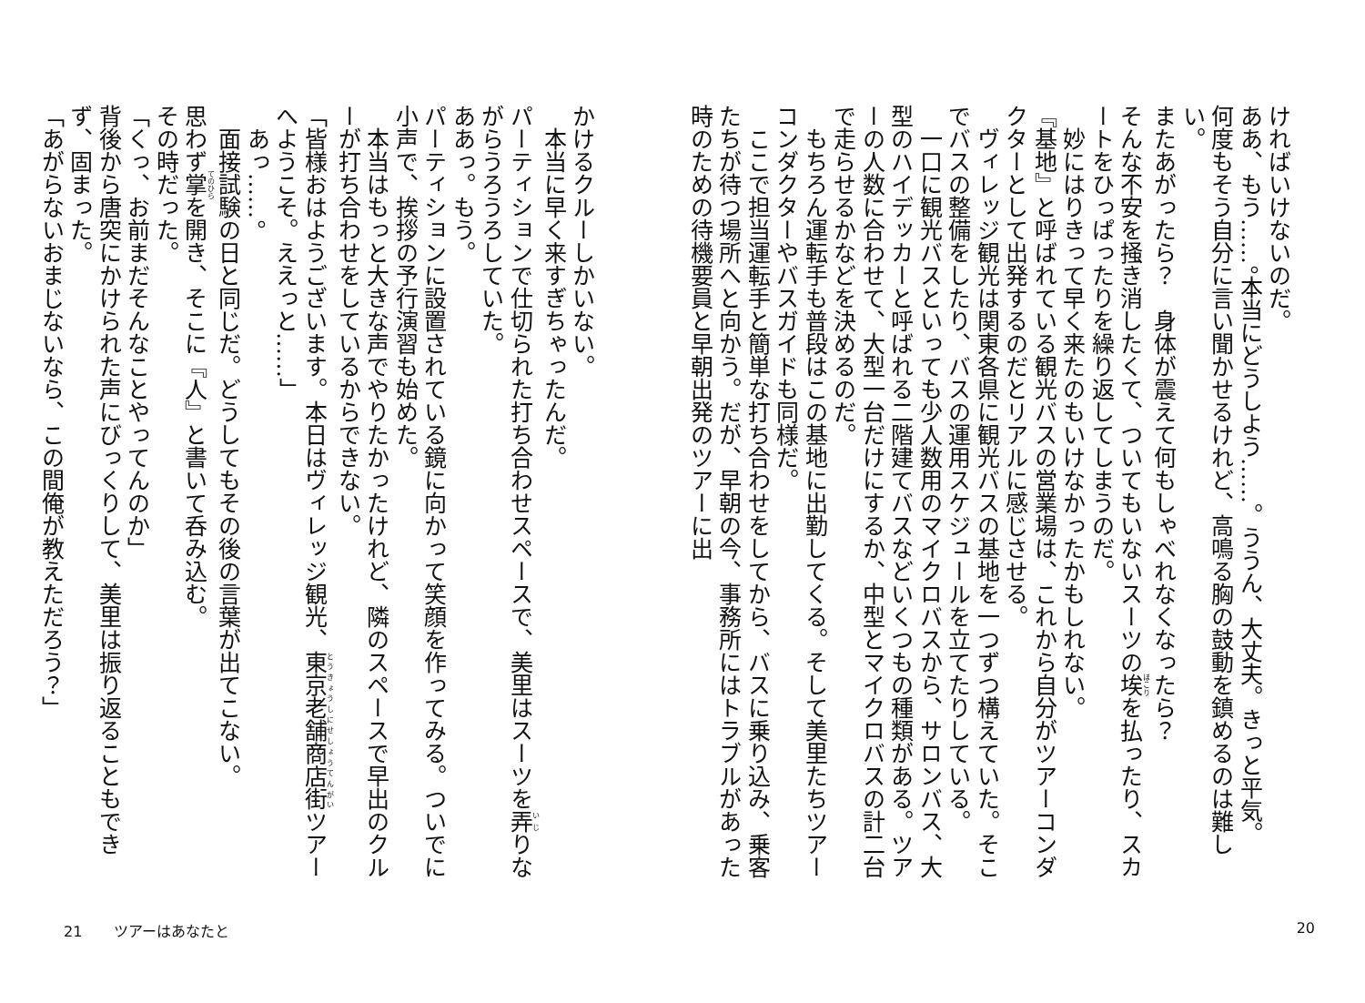ければいけないのだ。
ああ、もう……。本当にどうしよう……。ううん、大丈夫。きっと平気。
何度もそう自分に言い聞かせるけれど、高鳴る胸の鼓動を鎮めるのは難しい。
またあがったら？　身体が震えて何もしゃべれなくなったら？
そんな不安を掻き消したくて、ついてもいないスーツの埃を払ったり、スカートをひっぱったりを繰り返してしまうのだ。
妙にはりきって早く来たのもいけなかったかもしれない。
『基地』と呼ばれている観光バスの営業場は、これから自分がツアーコンダクターとして出発するのだとリアルに感じさせる。
ヴィレッジ観光は関東各県に観光バスの基地を一つずつ構えていた。そこでバスの整備をしたり、バスの運用スケジュールを立てたりしている。
一口に観光バスといっても少人数用のマイクロバスから、サロンバス、大型のハイデッカーと呼ばれる二階建てバスなどいくつもの種類がある。ツアーの人数に合わせて、大型一台だけにするか、中型とマイクロバスの計二台で走らせるかなどを決めるのだ。
もちろん運転手も普段はこの基地に出勤してくる。そして美里たちツアーコンダクターやバスガイドも同様だ。
ここで担当運転手と簡単な打ち合わせをしてから、バスに乗り込み、乗客たちが待つ場所へと向かう。だが、早朝の今、事務所にはトラブルがあった時のための待機要員と早朝出発のツアーに出
20
かけるクルーしかいない。
本当に早く来すぎちゃったんだ。
パーティションで仕切られた打ち合わせスペースで、美里はスーツを弄りながらうろうろしていた。
ああっ。もう。
パーティションに設置されている鏡に向かって笑顔を作ってみる。ついでに小声で、挨拶の予行演習も始めた。
本当はもっと大きな声でやりたかったけれど、隣のスペースで早出のクルーが打ち合わせをしているからできない。
「皆様おはようございます。本日はヴィレッジ観光、東京老舗商店街ツアーへようこそ。ええっと……」
あっ……。
面接試験の日と同じだ。どうしてもその後の言葉が出てこない。
思わず掌を開き、そこに『人』と書いて呑み込む。
その時だった。
「くっ、お前まだそんなことやってんのか」
背後から唐突にかけられた声にびっくりして、美里は振り返ることもできず、固まった。
「あがらないおまじないなら、この間俺が教えただろう？」
21 ツアーはあなたと